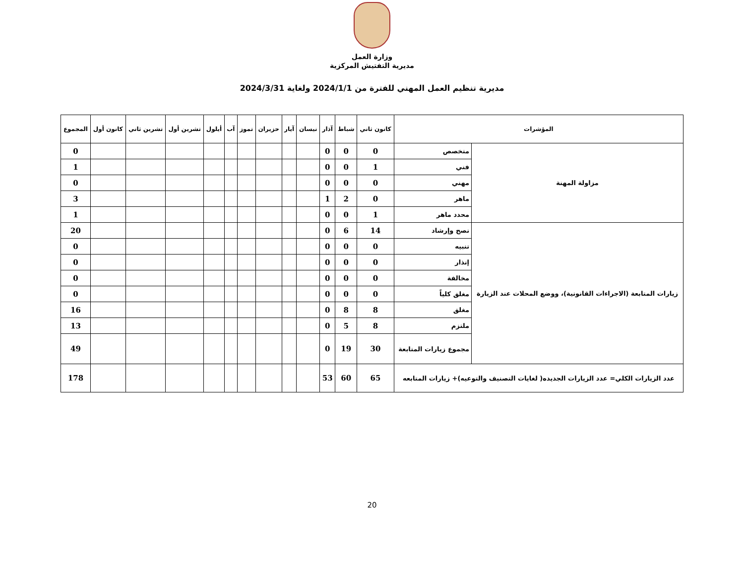وزارة العمل
مديرية التفتيش المركزية
مديرية تنظيم العمل المهني للفترة من 2024/1/1 ولغاية 2024/3/31
| المؤشرات | | كانون ثاني | شباط | آذار | نيسان | آيار | حزيران | تموز | آب | أيلول | تشرين أول | تشرين ثاني | كانون أول | المجموع |
| --- | --- | --- | --- | --- | --- | --- | --- | --- | --- | --- | --- | --- | --- | --- |
| مزاولة المهنة | متخصص | 0 | 0 | 0 | | | | | | | | | | 0 |
| | فني | 1 | 0 | 0 | | | | | | | | | | 1 |
| | مهني | 0 | 0 | 0 | | | | | | | | | | 0 |
| | ماهر | 0 | 2 | 1 | | | | | | | | | | 3 |
| | محدد ماهر | 1 | 0 | 0 | | | | | | | | | | 1 |
| زيارات المتابعة (الاجراءات القانونية)، ووضع المحلات عند الزيارة | نصح وإرشاد | 14 | 6 | 0 | | | | | | | | | | 20 |
| | تنبيه | 0 | 0 | 0 | | | | | | | | | | 0 |
| | إنذار | 0 | 0 | 0 | | | | | | | | | | 0 |
| | مخالفة | 0 | 0 | 0 | | | | | | | | | | 0 |
| | مغلق كلياً | 0 | 0 | 0 | | | | | | | | | | 0 |
| | مغلق | 8 | 8 | 0 | | | | | | | | | | 16 |
| | ملتزم | 8 | 5 | 0 | | | | | | | | | | 13 |
| | مجموع زيارات المتابعة | 30 | 19 | 0 | | | | | | | | | | 49 |
| عدد الزيارات الكلي= عدد الزيارات الجديده( لغايات التصنيف والتوعيه)+ زيارات المتابعه | | 65 | 60 | 53 | | | | | | | | | | 178 |
20